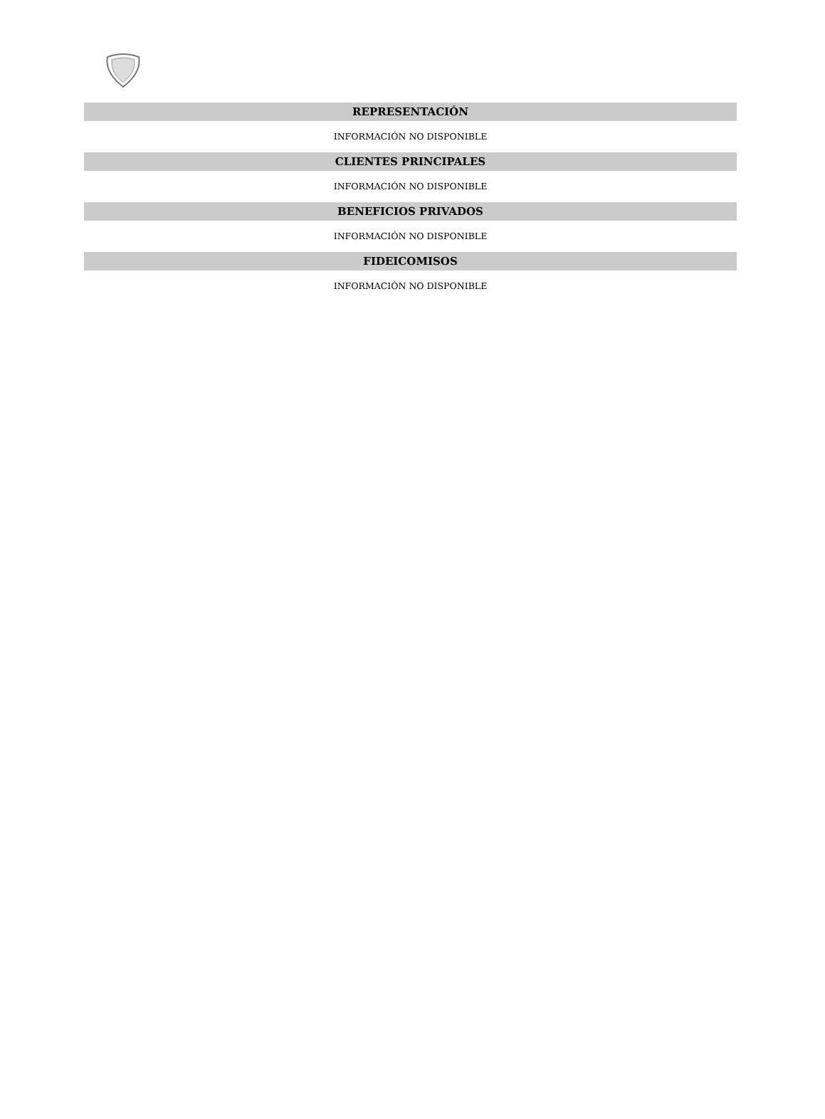REPRESENTACIÓN
INFORMACIÓN NO DISPONIBLE
CLIENTES PRINCIPALES
INFORMACIÓN NO DISPONIBLE
BENEFICIOS PRIVADOS
INFORMACIÓN NO DISPONIBLE
FIDEICOMISOS
INFORMACIÓN NO DISPONIBLE